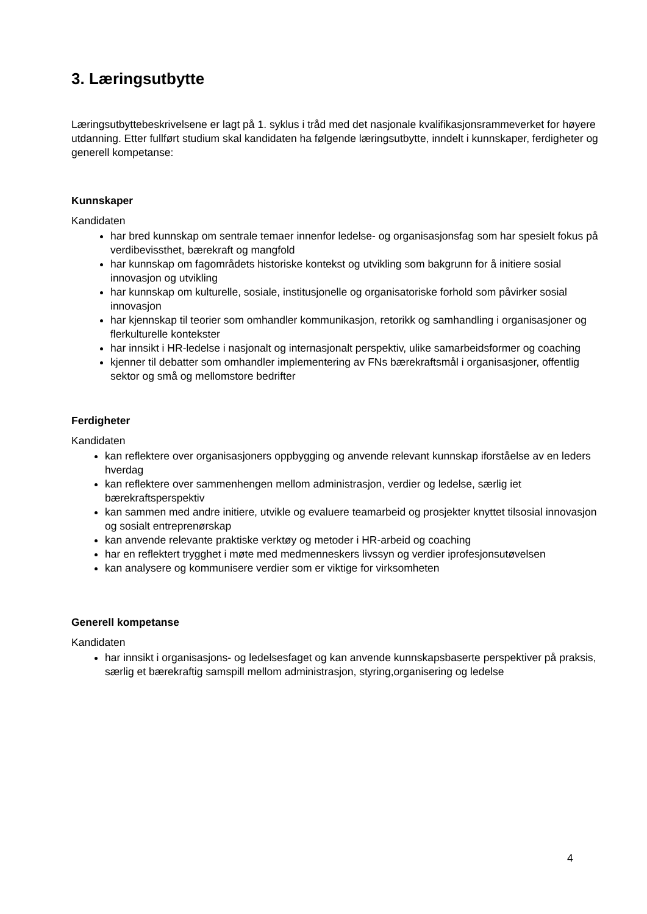3. Læringsutbytte
Læringsutbyttebeskrivelsene er lagt på 1. syklus i tråd med det nasjonale kvalifikasjonsrammeverket for høyere utdanning. Etter fullført studium skal kandidaten ha følgende læringsutbytte, inndelt i kunnskaper, ferdigheter og generell kompetanse:
Kunnskaper
Kandidaten
har bred kunnskap om sentrale temaer innenfor ledelse- og organisasjonsfag som har spesielt fokus på verdibevissthet, bærekraft og mangfold
har kunnskap om fagområdets historiske kontekst og utvikling som bakgrunn for å initiere sosial innovasjon og utvikling
har kunnskap om kulturelle, sosiale, institusjonelle og organisatoriske forhold som påvirker sosial innovasjon
har kjennskap til teorier som omhandler kommunikasjon, retorikk og samhandling i organisasjoner og flerkulturelle kontekster
har innsikt i HR-ledelse i nasjonalt og internasjonalt perspektiv, ulike samarbeidsformer og coaching
kjenner til debatter som omhandler implementering av FNs bærekraftsmål i organisasjoner, offentlig sektor og små og mellomstore bedrifter
Ferdigheter
Kandidaten
kan reflektere over organisasjoners oppbygging og anvende relevant kunnskap iforståelse av en leders hverdag
kan reflektere over sammenhengen mellom administrasjon, verdier og ledelse, særlig iet bærekraftsperspektiv
kan sammen med andre initiere, utvikle og evaluere teamarbeid og prosjekter knyttet tilsosial innovasjon og sosialt entreprenørskap
kan anvende relevante praktiske verktøy og metoder i HR-arbeid og coaching
har en reflektert trygghet i møte med medmenneskers livssyn og verdier iprofesjonsutøvelsen
kan analysere og kommunisere verdier som er viktige for virksomheten
Generell kompetanse
Kandidaten
har innsikt i organisasjons- og ledelsesfaget og kan anvende kunnskapsbaserte perspektiver på praksis, særlig et bærekraftig samspill mellom administrasjon, styring,organisering og ledelse
4